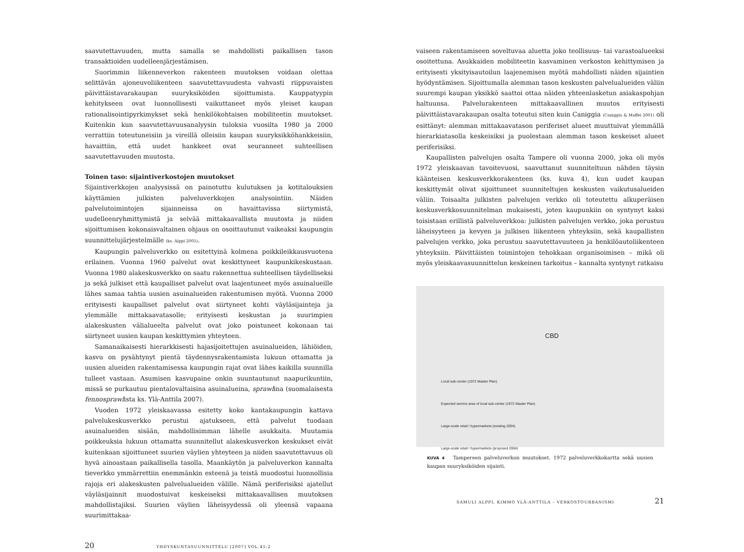saavutettavuuden, mutta samalla se mahdollisti paikallisen tason transaktioiden uudelleenjärjestämisen.
Suorimmin liikenneverkon rakenteen muutoksen voidaan olettaa selittävän ajoneuvoliikenteen saavutettavuudesta vahvasti riippuvaisten päivittäistavarakaupan suuryksiköiden sijoittumista. Kauppatyypin kehitykseen ovat luonnollisesti vaikuttaneet myös yleiset kaupan rationalisointipyrkimykset sekä henkilökohtaisen mobiliteetin muutokset. Kuitenkin kun saavutettavuusanalyysin tuloksia vuosilta 1980 ja 2000 verrattiin toteutuneisiin ja vireillä olleisiin kaupan suuryksikköhankkeisiin, havaittiin, että uudet hankkeet ovat seuranneet suhteellisen saavutettavuuden muutosta.
Toinen taso: sijaintiverkostojen muutokset
Sijaintiverkkojen analyysissä on painotuttu kulutuksen ja kotitalouksien käyttämien julkisten palveluverkkojen analysointiin. Näiden palvelutoimintojen sijainneissa on havaittavissa siirtymistä, uudelleenryhmittymistä ja selvää mittakaavallista muutosta ja niiden sijoittumisen kokonaisvaltainen ohjaus on osoittautunut vaikeaksi kaupungin suunnittelujärjestelmälle (ks. Alppi 2005).
Kaupungin palveluverkko on esitettyinä kolmena poikkileikkausvuotena erilainen. Vuonna 1960 palvelut ovat keskittyneet kaupunkikeskustaan. Vuonna 1980 alakeskusverkko on saatu rakennettua suhteellisen täydelliseksi ja sekä julkiset että kaupalliset palvelut ovat laajentuneet myös asuinalueille lähes samaa tahtia uusien asuinalueiden rakentumisen myötä. Vuonna 2000 erityisesti kaupalliset palvelut ovat siirtyneet kohti väyläsijainteja ja ylemmälle mittakaavatasolle; erityisesti keskustan ja suurimpien alakeskusten välialueelta palvelut ovat joko poistuneet kokonaan tai siirtyneet uusien kaupan keskittymien yhteyteen.
Samanaikaisesti hierarkkisesti hajasijoitettujen asuinalueiden, lähiöiden, kasvu on pysähtynyt pientä täydennysrakentamista lukuun ottamatta ja uusien alueiden rakentamisessa kaupungin rajat ovat lähes kaikilla suunnilla tulleet vastaan. Asumisen kasvupaine onkin suuntautunut naapurikuntiin, missä se purkautuu pientalovaltaisina asuinalueina, sprawlina (suomalaisesta fennosprawlista ks. Ylä-Anttila 2007).
Vuoden 1972 yleiskaavassa esitetty koko kantakaupungin kattava palvelukeskusverkko perustui ajatukseen, että palvelut tuodaan asuinalueiden sisään, mahdollisimman lähelle asukkaita. Muutamia poikkeuksia lukuun ottamatta suunnitellut alakeskusverkon keskukset eivät kuitenkaan sijoittuneet suurien väylien yhteyteen ja niiden saavutettavuus oli hyvä ainoastaan paikallisella tasolla. Maankäytön ja palveluverkon kannalta tieverkko ymmärrettiin enemmänkin esteenä ja teistä muodostui luonnollisia rajoja eri alakeskusten palvelualueiden välille. Nämä periferisiksi ajatellut väyläsijainnit muodostuivat keskeiseksi mittakaavallisen muutoksen mahdollistajiksi. Suurien väylien läheisyydessä oli yleensä vapaana suurimittakaa-
20 YHDYSKUNTASUUNNITTELU [2007] VOL.45:2
vaiseen rakentamiseen soveltuvaa aluetta joko teollisuus- tai varastoalueeksi osoitettuna. Asukkaiden mobiliteetin kasvaminen verkoston kehittymisen ja erityisesti yksityisautoilun laajenemisen myötä mahdollisti näiden sijaintien hyödyntämisen. Sijoittumalla alemman tason keskusten palvelualueiden väliin suurempi kaupan yksikkö saattoi ottaa näiden yhteenlasketun asiakaspohjan haltuunsa. Palvelurakenteen mittakaavallinen muutos erityisesti päivittäistavarakaupan osalta toteutui siten kuin Caniggia (Caniggia & Maffei 2001) oli esittänyt: alemman mittakaavatason periferiset alueet muuttuivat ylemmällä hierarkiatasolla keskeisiksi ja puolestaan alemman tason keskeiset alueet periferisiksi.
Kaupallisten palvelujen osalta Tampere oli vuonna 2000, joka oli myös 1972 yleiskaavan tavoitevuosi, saavuttanut suunniteltuun nähden täysin käänteisen keskusverkkorakenteen (ks. kuva 4), kun uudet kaupan keskittymät olivat sijoittuneet suunniteltujen keskusten vaikutusalueiden väliin. Toisaalta julkisten palvelujen verkko oli toteutettu alkuperäisen keskusverkkosuunnitelman mukaisesti, joten kaupunkiin on syntynyt kaksi toisistaan erillistä palveluverkkoa: julkisten palvelujen verkko, joka perustuu läheisyyteen ja kevyen ja julkisen liikenteen yhteyksiin, sekä kaupallisten palvelujen verkko, joka perustuu saavutettavuuteen ja henkilöautoliikenteen yhteyksiin. Päivittäisten toimintojen tehokkaan organisoimisen – mikä oli myös yleiskaavasuunnittelun keskeinen tarkoitus – kannalta syntynyt ratkaisu
CBD
Local sub-center (1972 Master Plan)
Expected service area of local sub-center (1972 Master Plan)
Large-scale retail / hypermarkets (existing 2004)
Large-scale retail / hypermarkets (proposed 2004)
KUVA 4 Tampereen palveluverkon muutokset. 1972 palveluverkkokartta sekä uusien kaupan suuryksiköiden sijainti.
SAMULI ALPPI, KIMMO YLÄ-ANTTILA – VERKOSTOURBANISMI 21